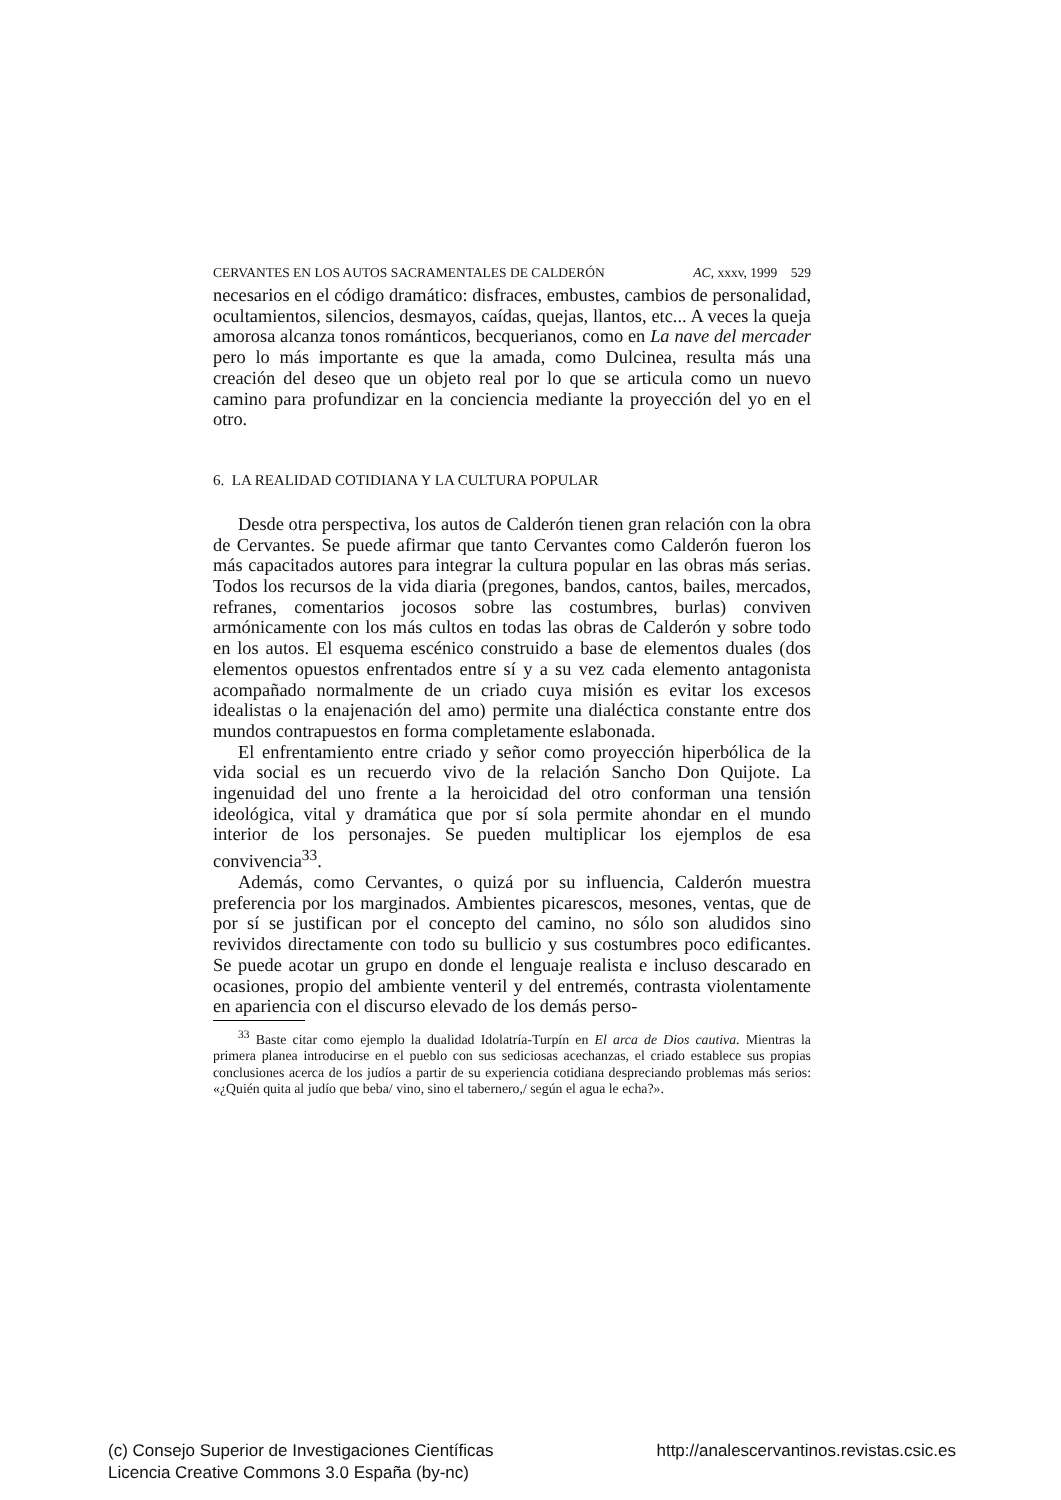CERVANTES EN LOS AUTOS SACRAMENTALES DE CALDERÓN AC, xxxv, 1999 529
necesarios en el código dramático: disfraces, embustes, cambios de personalidad, ocultamientos, silencios, desmayos, caídas, quejas, llantos, etc... A veces la queja amorosa alcanza tonos románticos, becquerianos, como en La nave del mercader pero lo más importante es que la amada, como Dulcinea, resulta más una creación del deseo que un objeto real por lo que se articula como un nuevo camino para profundizar en la conciencia mediante la proyección del yo en el otro.
6. LA REALIDAD COTIDIANA Y LA CULTURA POPULAR
Desde otra perspectiva, los autos de Calderón tienen gran relación con la obra de Cervantes. Se puede afirmar que tanto Cervantes como Calderón fueron los más capacitados autores para integrar la cultura popular en las obras más serias. Todos los recursos de la vida diaria (pregones, bandos, cantos, bailes, mercados, refranes, comentarios jocosos sobre las costumbres, burlas) conviven armónicamente con los más cultos en todas las obras de Calderón y sobre todo en los autos. El esquema escénico construido a base de elementos duales (dos elementos opuestos enfrentados entre sí y a su vez cada elemento antagonista acompañado normalmente de un criado cuya misión es evitar los excesos idealistas o la enajenación del amo) permite una dialéctica constante entre dos mundos contrapuestos en forma completamente eslabonada.
El enfrentamiento entre criado y señor como proyección hiperbólica de la vida social es un recuerdo vivo de la relación Sancho Don Quijote. La ingenuidad del uno frente a la heroicidad del otro conforman una tensión ideológica, vital y dramática que por sí sola permite ahondar en el mundo interior de los personajes. Se pueden multiplicar los ejemplos de esa convivencia<sup>33</sup>.
Además, como Cervantes, o quizá por su influencia, Calderón muestra preferencia por los marginados. Ambientes picarescos, mesones, ventas, que de por sí se justifican por el concepto del camino, no sólo son aludidos sino revividos directamente con todo su bullicio y sus costumbres poco edificantes. Se puede acotar un grupo en donde el lenguaje realista e incluso descarado en ocasiones, propio del ambiente venteril y del entremés, contrasta violentamente en apariencia con el discurso elevado de los demás perso-
<sup>33</sup> Baste citar como ejemplo la dualidad Idolatría-Turpín en El arca de Dios cautiva. Mientras la primera planea introducirse en el pueblo con sus sediciosas acechanzas, el criado establece sus propias conclusiones acerca de los judíos a partir de su experiencia cotidiana despreciando problemas más serios: «¿Quién quita al judío que beba/ vino, sino el tabernero,/ según el agua le echa?».
(c) Consejo Superior de Investigaciones Científicas
Licencia Creative Commons 3.0 España (by-nc)
http://analescervantinos.revistas.csic.es